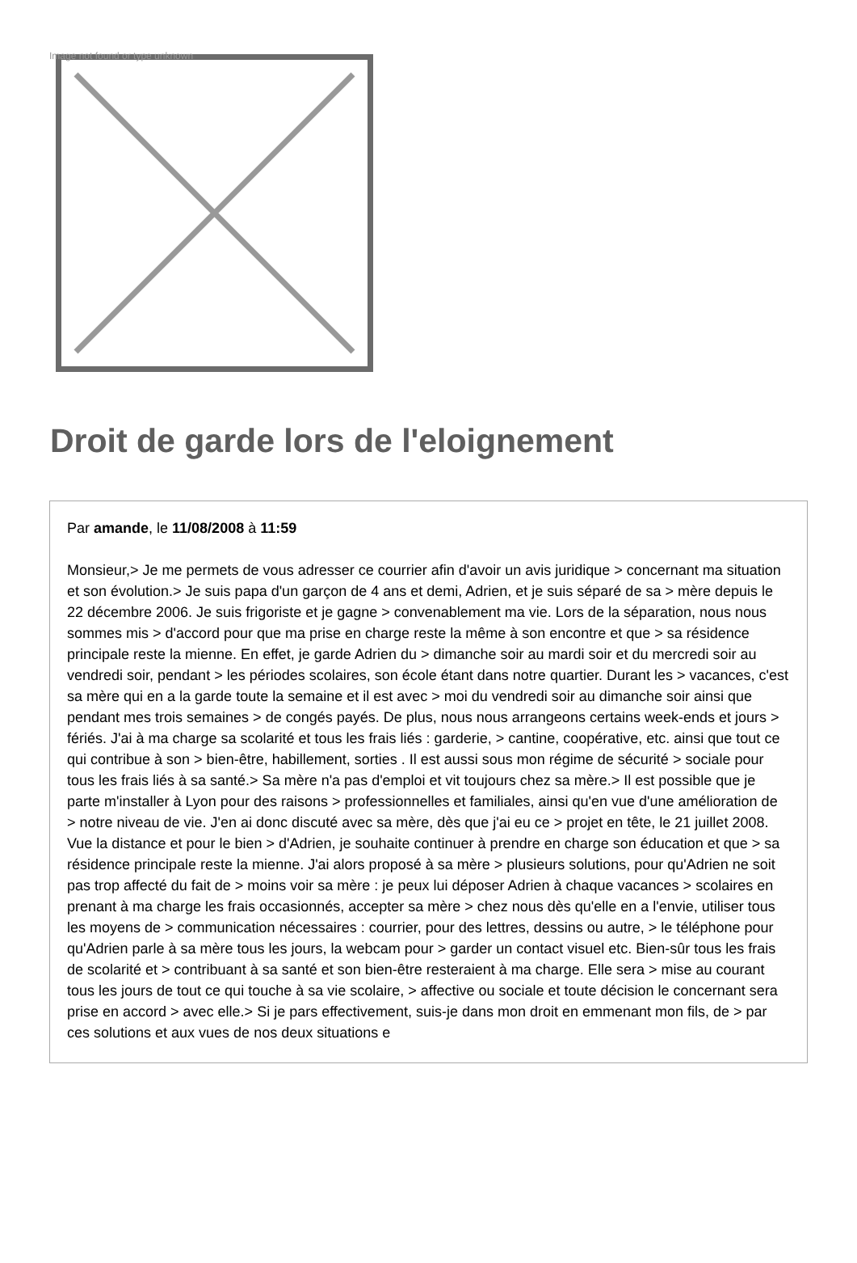Image not found or type unknown
Droit de garde lors de l'eloignement
Par amande, le 11/08/2008 à 11:59
Monsieur,> Je me permets de vous adresser ce courrier afin d'avoir un avis juridique > concernant ma situation et son évolution.> Je suis papa d'un garçon de 4 ans et demi, Adrien, et je suis séparé de sa > mère depuis le 22 décembre 2006. Je suis frigoriste et je gagne > convenablement ma vie. Lors de la séparation, nous nous sommes mis > d'accord pour que ma prise en charge reste la même à son encontre et que > sa résidence principale reste la mienne. En effet, je garde Adrien du > dimanche soir au mardi soir et du mercredi soir au vendredi soir, pendant > les périodes scolaires, son école étant dans notre quartier. Durant les > vacances, c'est sa mère qui en a la garde toute la semaine et il est avec > moi du vendredi soir au dimanche soir ainsi que pendant mes trois semaines > de congés payés. De plus, nous nous arrangeons certains week-ends et jours > fériés. J'ai à ma charge sa scolarité et tous les frais liés : garderie, > cantine, coopérative, etc. ainsi que tout ce qui contribue à son > bien-être, habillement, sorties . Il est aussi sous mon régime de sécurité > sociale pour tous les frais liés à sa santé.> Sa mère n'a pas d'emploi et vit toujours chez sa mère.> Il est possible que je parte m'installer à Lyon pour des raisons > professionnelles et familiales, ainsi qu'en vue d'une amélioration de > notre niveau de vie. J'en ai donc discuté avec sa mère, dès que j'ai eu ce > projet en tête, le 21 juillet 2008. Vue la distance et pour le bien > d'Adrien, je souhaite continuer à prendre en charge son éducation et que > sa résidence principale reste la mienne. J'ai alors proposé à sa mère > plusieurs solutions, pour qu'Adrien ne soit pas trop affecté du fait de > moins voir sa mère : je peux lui déposer Adrien à chaque vacances > scolaires en prenant à ma charge les frais occasionnés, accepter sa mère > chez nous dès qu'elle en a l'envie, utiliser tous les moyens de > communication nécessaires : courrier, pour des lettres, dessins ou autre, > le téléphone pour qu'Adrien parle à sa mère tous les jours, la webcam pour > garder un contact visuel etc. Bien-sûr tous les frais de scolarité et > contribuant à sa santé et son bien-être resteraient à ma charge. Elle sera > mise au courant tous les jours de tout ce qui touche à sa vie scolaire, > affective ou sociale et toute décision le concernant sera prise en accord > avec elle.> Si je pars effectivement, suis-je dans mon droit en emmenant mon fils, de > par ces solutions et aux vues de nos deux situations e